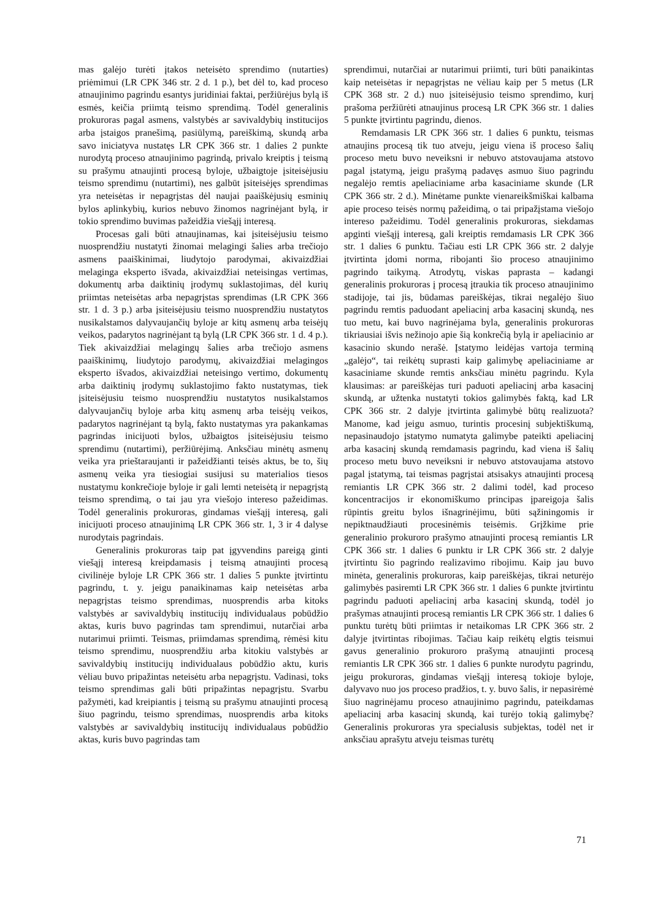mas galėjo turėti įtakos neteisėto sprendimo (nutarties) priėmimui (LR CPK 346 str. 2 d. 1 p.), bet dėl to, kad proceso atnaujinimo pagrindu esantys juridiniai faktai, peržiūrėjus bylą iš esmės, keičia priimtą teismo sprendimą. Todėl generalinis prokuroras pagal asmens, valstybės ar savivaldybių institucijos arba įstaigos pranešimą, pasiūlymą, pareiškimą, skundą arba savo iniciatyva nustatęs LR CPK 366 str. 1 dalies 2 punkte nurodytą proceso atnaujinimo pagrindą, privalo kreiptis į teismą su prašymu atnaujinti procesą byloje, užbaigtoje įsiteisėjusiu teismo sprendimu (nutartimi), nes galbūt įsiteisėjęs sprendimas yra neteisėtas ir nepagrįstas dėl naujai paaiškėjusių esminių bylos aplinkybių, kurios nebuvo žinomos nagrinėjant bylą, ir tokio sprendimo buvimas pažeidžia viešąjį interesą.
Procesas gali būti atnaujinamas, kai įsiteisėjusiu teismo nuosprendžiu nustatyti žinomai melagingi šalies arba trečiojo asmens paaiškinimai, liudytojo parodymai, akivaizdžiai melaginga eksperto išvada, akivaizdžiai neteisingas vertimas, dokumentų arba daiktinių įrodymų suklastojimas, dėl kurių priimtas neteisėtas arba nepagrįstas sprendimas (LR CPK 366 str. 1 d. 3 p.) arba įsiteisėjusiu teismo nuosprendžiu nustatytos nusikalstamos dalyvaujančių byloje ar kitų asmenų arba teisėjų veikos, padarytos nagrinėjant tą bylą (LR CPK 366 str. 1 d. 4 p.). Tiek akivaizdžiai melagingų šalies arba trečiojo asmens paaiškinimų, liudytojo parodymų, akivaizdžiai melagingos eksperto išvados, akivaizdžiai neteisingo vertimo, dokumentų arba daiktinių įrodymų suklastojimo fakto nustatymas, tiek įsiteisėjusiu teismo nuosprendžiu nustatytos nusikalstamos dalyvaujančių byloje arba kitų asmenų arba teisėjų veikos, padarytos nagrinėjant tą bylą, fakto nustatymas yra pakankamas pagrindas inicijuoti bylos, užbaigtos įsiteisėjusiu teismo sprendimu (nutartimi), peržiūrėjimą. Anksčiau minėtų asmenų veika yra prieštaraujanti ir pažeidžianti teisės aktus, be to, šių asmenų veika yra tiesiogiai susijusi su materialios tiesos nustatymu konkrečioje byloje ir gali lemti neteisėtą ir nepagrįstą teismo sprendimą, o tai jau yra viešojo intereso pažeidimas. Todėl generalinis prokuroras, gindamas viešąjį interesą, gali inicijuoti proceso atnaujinimą LR CPK 366 str. 1, 3 ir 4 dalyse nurodytais pagrindais.
Generalinis prokuroras taip pat įgyvendins pareigą ginti viešąjį interesą kreipdamasis į teismą atnaujinti procesą civilinėje byloje LR CPK 366 str. 1 dalies 5 punkte įtvirtintu pagrindu, t. y. jeigu panaikinamas kaip neteisėtas arba nepagrįstas teismo sprendimas, nuosprendis arba kitoks valstybės ar savivaldybių institucijų individualaus pobūdžio aktas, kuris buvo pagrindas tam sprendimui, nutarčiai arba nutarimui priimti. Teismas, priimdamas sprendimą, rėmėsi kitu teismo sprendimu, nuosprendžiu arba kitokiu valstybės ar savivaldybių institucijų individualaus pobūdžio aktu, kuris vėliau buvo pripažintas neteisėtu arba nepagrįstu. Vadinasi, toks teismo sprendimas gali būti pripažintas nepagrįstu. Svarbu pažymėti, kad kreipiantis į teismą su prašymu atnaujinti procesą šiuo pagrindu, teismo sprendimas, nuosprendis arba kitoks valstybės ar savivaldybių institucijų individualaus pobūdžio aktas, kuris buvo pagrindas tam
sprendimui, nutarčiai ar nutarimui priimti, turi būti panaikintas kaip neteisėtas ir nepagrįstas ne vėliau kaip per 5 metus (LR CPK 368 str. 2 d.) nuo įsiteisėjusio teismo sprendimo, kurį prašoma peržiūrėti atnaujinus procesą LR CPK 366 str. 1 dalies 5 punkte įtvirtintu pagrindu, dienos.
Remdamasis LR CPK 366 str. 1 dalies 6 punktu, teismas atnaujins procesą tik tuo atveju, jeigu viena iš proceso šalių proceso metu buvo neveiksni ir nebuvo atstovaujama atstovo pagal įstatymą, jeigu prašymą padavęs asmuo šiuo pagrindu negalėjo remtis apeliaciniame arba kasaciniame skunde (LR CPK 366 str. 2 d.). Minėtame punkte vienareikšmiškai kalbama apie proceso teisės normų pažeidimą, o tai pripažįstama viešojo intereso pažeidimu. Todėl generalinis prokuroras, siekdamas apginti viešąjį interesą, gali kreiptis remdamasis LR CPK 366 str. 1 dalies 6 punktu. Tačiau esti LR CPK 366 str. 2 dalyje įtvirtinta įdomi norma, ribojanti šio proceso atnaujinimo pagrindo taikymą. Atrodytų, viskas paprasta – kadangi generalinis prokuroras į procesą įtraukia tik proceso atnaujinimo stadijoje, tai jis, būdamas pareiškėjas, tikrai negalėjo šiuo pagrindu remtis paduodant apeliacinį arba kasacinį skundą, nes tuo metu, kai buvo nagrinėjama byla, generalinis prokuroras tikriausiai išvis nežinojo apie šią konkrečią bylą ir apeliacinio ar kasacinio skundo nerašė. Įstatymo leidėjas vartoja terminą „galėjo“, tai reikėtų suprasti kaip galimybę apeliaciniame ar kasaciniame skunde remtis anksčiau minėtu pagrindu. Kyla klausimas: ar pareiškėjas turi paduoti apeliacinį arba kasacinį skundą, ar užtenka nustatyti tokios galimybės faktą, kad LR CPK 366 str. 2 dalyje įtvirtinta galimybė būtų realizuota? Manome, kad jeigu asmuo, turintis procesinį subjektiškumą, nepasinaudojo įstatymo numatyta galimybe pateikti apeliacinį arba kasacinį skundą remdamasis pagrindu, kad viena iš šalių proceso metu buvo neveiksni ir nebuvo atstovaujama atstovo pagal įstatymą, tai teismas pagrįstai atsisakys atnaujinti procesą remiantis LR CPK 366 str. 2 dalimi todėl, kad proceso koncentracijos ir ekonomiškumo principas įpareigoja šalis rūpintis greitu bylos išnagrinėjimu, būti sąžiningomis ir nepiktnaudžiauti procesinėmis teisėmis. Grįžkime prie generalinio prokuroro prašymo atnaujinti procesą remiantis LR CPK 366 str. 1 dalies 6 punktu ir LR CPK 366 str. 2 dalyje įtvirtintu šio pagrindo realizavimo ribojimu. Kaip jau buvo minėta, generalinis prokuroras, kaip pareiškėjas, tikrai neturėjo galimybės pasiremti LR CPK 366 str. 1 dalies 6 punkte įtvirtintu pagrindu paduoti apeliacinį arba kasacinį skundą, todėl jo prašymas atnaujinti procesą remiantis LR CPK 366 str. 1 dalies 6 punktu turėtų būti priimtas ir netaikomas LR CPK 366 str. 2 dalyje įtvirtintas ribojimas. Tačiau kaip reikėtų elgtis teismui gavus generalinio prokuroro prašymą atnaujinti procesą remiantis LR CPK 366 str. 1 dalies 6 punkte nurodytu pagrindu, jeigu prokuroras, gindamas viešąjį interesą tokioje byloje, dalyvavo nuo jos proceso pradžios, t. y. buvo šalis, ir nepasirėmė šiuo nagrinėjamu proceso atnaujinimo pagrindu, pateikdamas apeliacinį arba kasacinį skundą, kai turėjo tokią galimybę? Generalinis prokuroras yra specialusis subjektas, todėl net ir anksčiau aprašytu atveju teismas turėtų
71